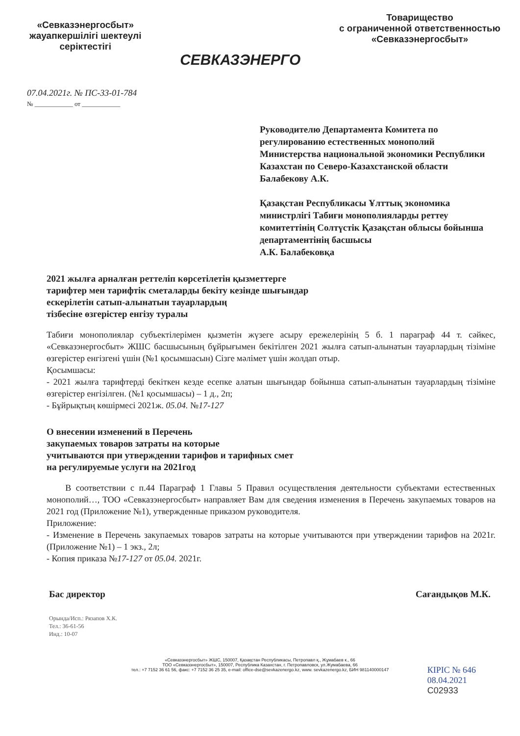«Севказэнергосбыт»
жауапкершілігі шектеулі
серіктестігі
СЕВКАЗЭНЕРГО
Товарищество
с ограниченной ответственностью
«Севказэнергосбыт»
07.04.2021г. № ПС-33-01-784
№ ____________ от ____________
Руководителю Департамента Комитета по регулированию естественных монополий Министерства национальной экономики Республики Казахстан по Северо-Казахстанской области
Балабекову А.К.
Қазақстан Республикасы Ұлттық экономика министрлігі Табиғи монополияларды реттеу комитеттінің Солтүстік Қазақстан облысы бойынша департаментінің басшысы
А.К. Балабековқа
2021 жылға арналған реттеліп көрсетілетін қызметтерге
тарифтер мен тарифтік сметаларды бекіту кезінде шығындар
ескерілетін сатып-алынатын тауарлардың
тізбесіне өзгерістер енгізу туралы
Табиғи монополиялар субъектілерімен қызметін жүзеге асыру ережелерінің 5 б. 1 параграф 44 т. сәйкес, «Севказэнергосбыт» ЖШС басшысының бұйрығымен бекітілген 2021 жылға сатып-алынатын тауарлардың тізіміне өзгерістер енгізгені үшін (№1 қосымшасын) Сізге мәлімет үшін жолдап отыр.
Қосымшасы:
- 2021 жылға тарифтерді бекіткен кезде есепке алатын шығындар бойынша сатып-алынатын тауарлардың тізіміне өзгерістер енгізілген. (№1 қосымшасы) – 1 д., 2п;
- Бұйрықтың көшірмесі 2021ж. 05.04. №17-127
О внесении изменений в Перечень
закупаемых товаров затраты на которые
учитываются при утверждении тарифов и тарифных смет
на регулируемые услуги на 2021год
В соответствии с п.44 Параграф 1 Главы 5 Правил осуществления деятельности субъектами естественных монополий…, ТОО «Севказэнергосбыт» направляет Вам для сведения изменения в Перечень закупаемых товаров на 2021 год (Приложение №1), утвержденные приказом руководителя.
Приложение:
- Изменение в Перечень закупаемых товаров затраты на которые учитываются при утверждении тарифов на 2021г. (Приложение №1) – 1 экз., 2л;
- Копия приказа №17-127 от 05.04. 2021г.
Бас директор Сағандықов М.К.
Орында/Исп.: Рязапов Х.К.
Тел.: 36-61-56
Инд.: 10-07
КІРІС № 646
08.04.2021
C02933
«Севказэнергосбыт» ЖШС, 150007, Қазақстан Республикасы, Петропавл қ., Жұмабаев к., 66
ТОО «Севказэнергосбыт», 150007, Республика Казахстан, г. Петропавловск, ул.Жумабаева, 66
тел.: +7 7152 36 61 56, факс: +7 7152 36 25 35, e-mail: office-dse@sevkazenergo.kz, www. sevkazenergo.kz, БИН 981140000147